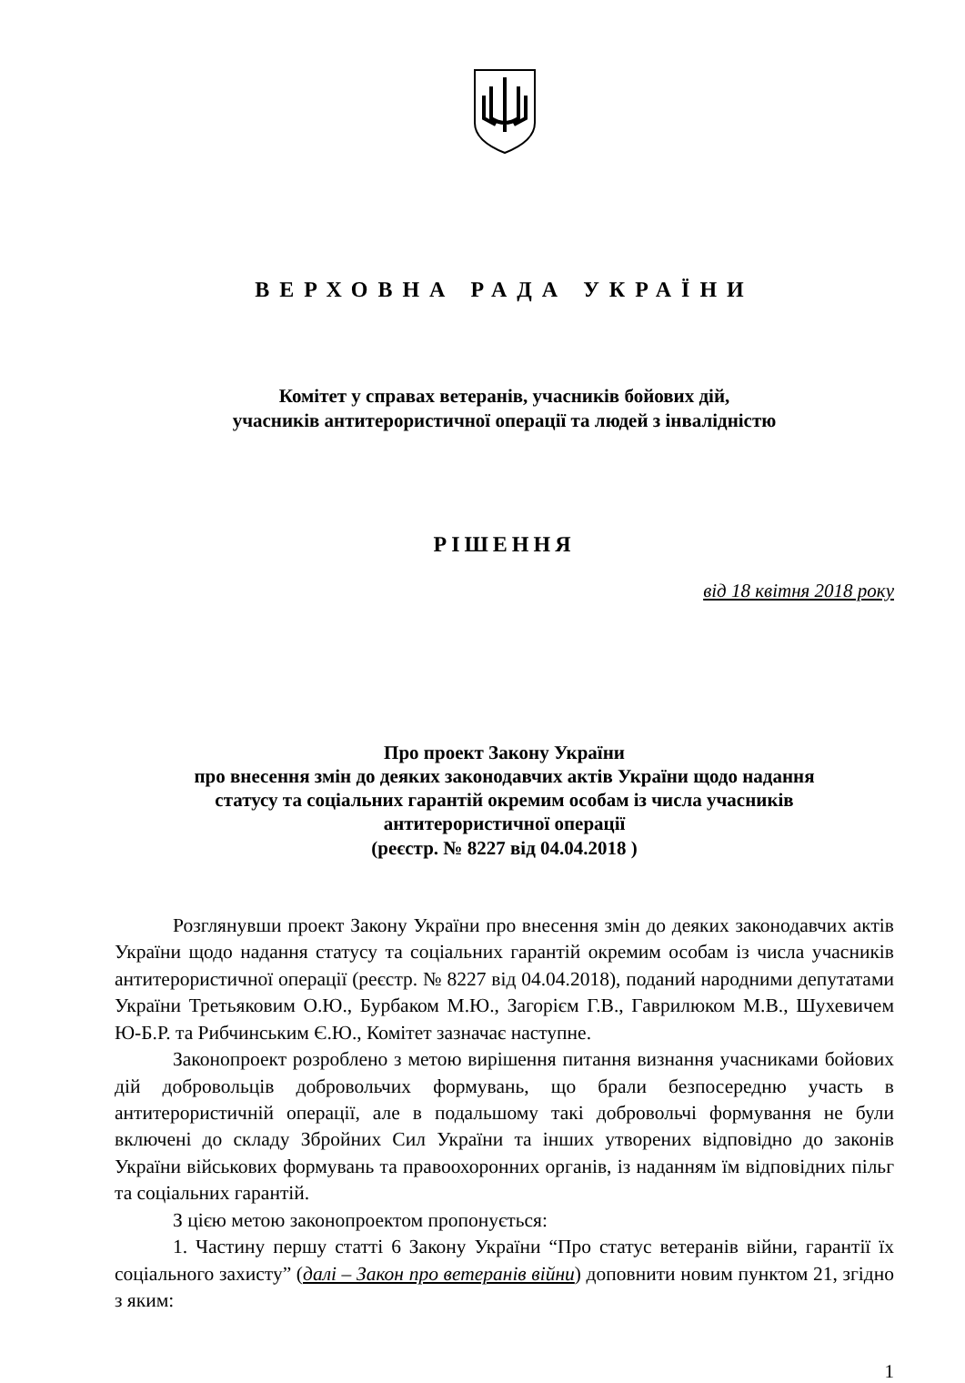ВЕРХОВНА РАДА УКРАЇНИ
Комітет у справах ветеранів, учасників бойових дій,
учасників антитерористичної операції та людей з інвалідністю
РІШЕННЯ
від 18 квітня 2018 року
Про проект Закону України
про внесення змін до деяких законодавчих актів України щодо надання
статусу та соціальних гарантій окремим особам із числа учасників
антитерористичної операції
(реєстр. № 8227 від 04.04.2018 )
Розглянувши проект Закону України про внесення змін до деяких законодавчих актів України щодо надання статусу та соціальних гарантій окремим особам із числа учасників антитерористичної операції (реєстр. № 8227 від 04.04.2018), поданий народними депутатами України Третьяковим О.Ю., Бурбаком М.Ю., Загорієм Г.В., Гаврилюком М.В., Шухевичем Ю-Б.Р. та Рибчинським Є.Ю., Комітет зазначає наступне.
Законопроект розроблено з метою вирішення питання визнання учасниками бойових дій добровольців добровольчих формувань, що брали безпосередню участь в антитерористичній операції, але в подальшому такі добровольчі формування не були включені до складу Збройних Сил України та інших утворених відповідно до законів України військових формувань та правоохоронних органів, із наданням їм відповідних пільг та соціальних гарантій.
З цією метою законопроектом пропонується:
1. Частину першу статті 6 Закону України “Про статус ветеранів війни, гарантії їх соціального захисту” (далі – Закон про ветеранів війни) доповнити новим пунктом 21, згідно з яким:
1